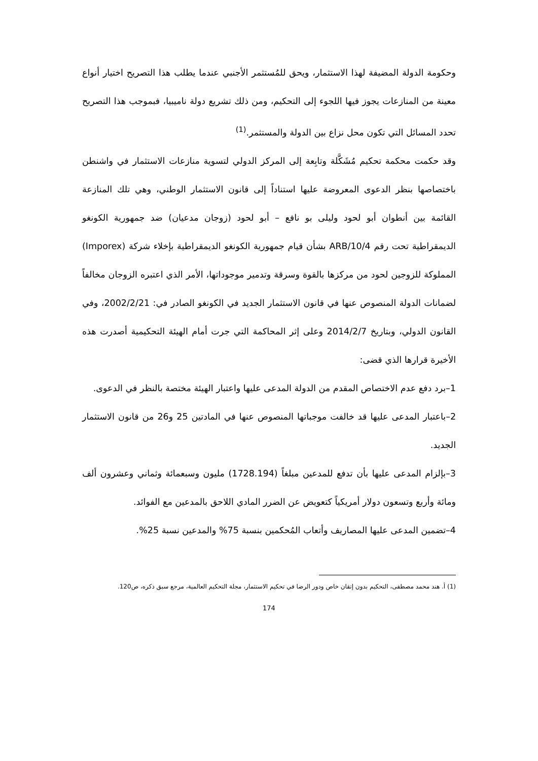وحكومة الدولة المضيفة لهذا الاستثمار، ويحق للمُستثمر الأجنبي عندما يطلب هذا التصريح اختيار أنواع معينة من المنازعات يجوز فيها اللجوء إلى التحكيم، ومن ذلك تشريع دولة ناميبيا، فبموجب هذا التصريح تحدد المسائل التي تكون محل نزاع بين الدولة والمستثمر.<sup>(1)</sup>
وقد حكمت محكمة تحكيم مُشَكَّلة وتابِعة إلى المركز الدولي لتسوية منازعات الاستثمار في واشنطن باختصاصها بنظر الدعوى المعروضة عليها استناداً إلى قانون الاستثمار الوطني، وهي تلك المنازعة القائمة بين أنطوان أبو لحود وليلى بو نافع – أبو لحود (زوجان مدعيان) ضد جمهورية الكونغو الديمقراطية تحت رقم ARB/10/4 بشأن قيام جمهورية الكونغو الديمقراطية بإخلاء شركة (Imporex) المملوكة للزوجين لحود من مركزها بالقوة وسرقة وتدمير موجوداتها، الأمر الذي اعتبره الزوجان مخالفاً لضمانات الدولة المنصوص عنها في قانون الاستثمار الجديد في الكونغو الصادر في: 2002/2/21، وفي القانون الدولي، وبتاريخ 2014/2/7 وعلى إثر المحاكمة التي جرت أمام الهيئة التحكيمية أصدرت هذه الأخيرة قرارها الذي قضى:
1–برد دفع عدم الاختصاص المقدم من الدولة المدعى عليها واعتبار الهيئة مختصة بالنظر في الدعوى.
2–باعتبار المدعى عليها قد خالفت موجباتها المنصوص عنها في المادتين 25 و26 من قانون الاستثمار الجديد.
3–بإلزام المدعى عليها بأن تدفع للمدعين مبلغاً (1728.194) مليون وسبعمائة وثماني وعشرون ألف ومائة وأربع وتسعون دولار أمريكياً كتعويض عن الضرر المادي اللاحق بالمدعين مع الفوائد.
4–تضمين المدعى عليها المصاريف وأتعاب المُحكمين بنسبة 75% والمدعين نسبة 25%.
(1) أ. هند محمد مصطفى، التحكيم بدون إتقان خاص ودور الرضا في تحكيم الاستثمار، مجلة التحكيم العالمية، مرجع سبق ذكره، ص120.
174